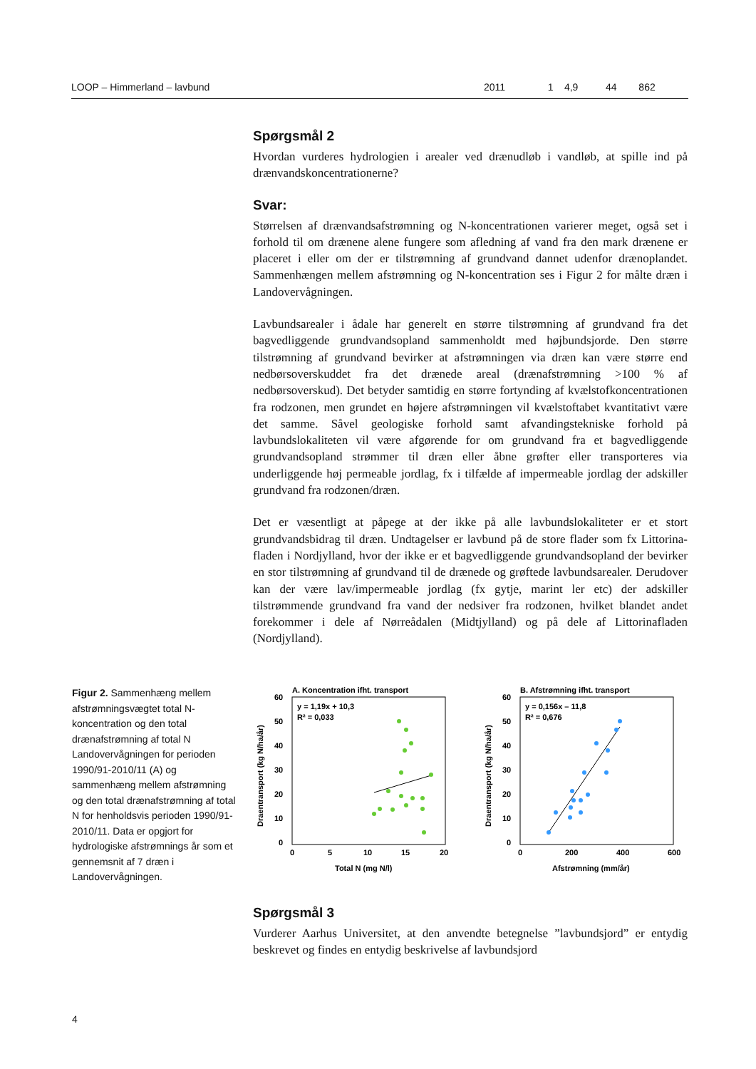| LOOP – Himmerland – lavbund | 2011 | 1 | 4,9 | 44 | 862 |
Spørgsmål 2
Hvordan vurderes hydrologien i arealer ved drænudløb i vandløb, at spille ind på drænvandskoncentrationerne?
Svar:
Størrelsen af drænvandsafstrømning og N-koncentrationen varierer meget, også set i forhold til om drænene alene fungere som afledning af vand fra den mark drænene er placeret i eller om der er tilstrømning af grundvand dannet udenfor drænoplandet. Sammenhængen mellem afstrømning og N-koncentration ses i Figur 2 for målte dræn i Landovervågningen.
Lavbundsarealer i ådale har generelt en større tilstrømning af grundvand fra det bagvedliggende grundvandsopland sammenholdt med højbundsjorde. Den større tilstrømning af grundvand bevirker at afstrømningen via dræn kan være større end nedbørsoverskuddet fra det drænede areal (drænafstrømning >100 % af nedbørsoverskud). Det betyder samtidig en større fortynding af kvælstofkoncentrationen fra rodzonen, men grundet en højere afstrømningen vil kvælstoftabet kvantitativt være det samme. Såvel geologiske forhold samt afvandingstekniske forhold på lavbundslokaliteten vil være afgørende for om grundvand fra et bagvedliggende grundvandsopland strømmer til dræn eller åbne grøfter eller transporteres via underliggende høj permeable jordlag, fx i tilfælde af impermeable jordlag der adskiller grundvand fra rodzonen/dræn.
Det er væsentligt at påpege at der ikke på alle lavbundslokaliteter er et stort grundvandsbidrag til dræn. Undtagelser er lavbund på de store flader som fx Littorina-fladen i Nordjylland, hvor der ikke er et bagvedliggende grundvandsopland der bevirker en stor tilstrømning af grundvand til de drænede og grøftede lavbundsarealer. Derudover kan der være lav/impermeable jordlag (fx gytje, marint ler etc) der adskiller tilstrømmende grundvand fra vand der nedsiver fra rodzonen, hvilket blandet andet forekommer i dele af Nørreådalen (Midtjylland) og på dele af Littorinafladen (Nordjylland).
Figur 2. Sammenhæng mellem afstrømningsvægtet total N-koncentration og den total drænafstrømning af total N Landovervågningen for perioden 1990/91-2010/11 (A) og sammenhæng mellem afstrømning og den total drænafstrømning af total N for henholdsvis perioden 1990/91-2010/11. Data er opgjort for hydrologiske afstrømnings år som et gennemsnit af 7 dræn i Landovervågningen.
A. Koncentration ifht. transport
y = 1,19x + 10,3
R² = 0,033
60
50
40
30
20
10
0
0
5
10
15
20
Total N (mg N/l)
Draentransport (kg N/ha/år)
B. Afstrømning ifht. transport
y = 0,156x – 11,8
R² = 0,676
60
50
40
30
20
10
0
0
200
400
600
Afstrømning (mm/år)
Draentransport (kg N/ha/år)
Spørgsmål 3
Vurderer Aarhus Universitet, at den anvendte betegnelse ”lavbundsjord” er entydig beskrevet og findes en entydig beskrivelse af lavbundsjord
4